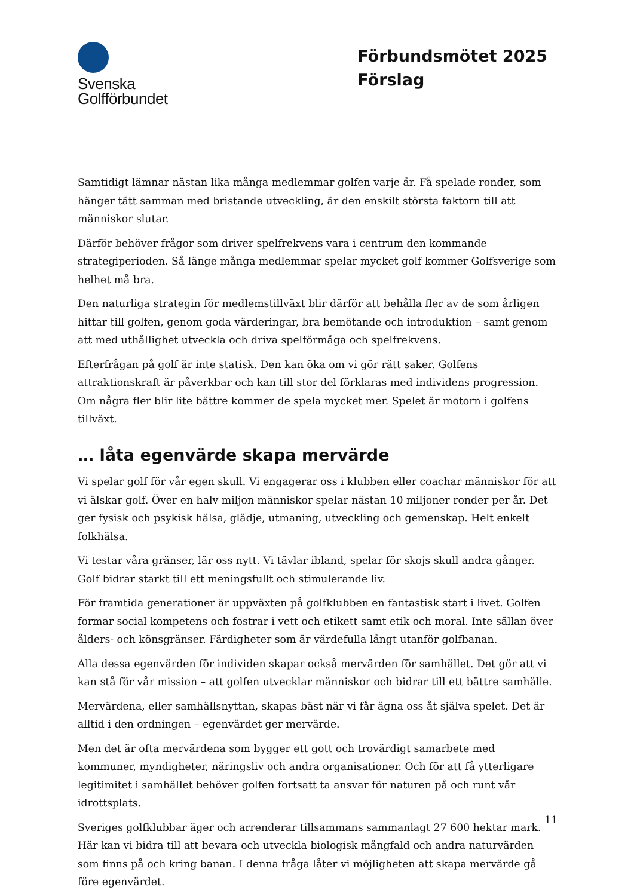Svenska
Golfförbundet
Förbundsmötet 2025
Förslag
Samtidigt lämnar nästan lika många medlemmar golfen varje år. Få spelade ronder, som hänger tätt samman med bristande utveckling, är den enskilt största faktorn till att människor slutar.
Därför behöver frågor som driver spelfrekvens vara i centrum den kommande strategiperioden. Så länge många medlemmar spelar mycket golf kommer Golfsverige som helhet må bra.
Den naturliga strategin för medlemstillväxt blir därför att behålla fler av de som årligen hittar till golfen, genom goda värderingar, bra bemötande och introduktion – samt genom att med uthållighet utveckla och driva spelförmåga och spelfrekvens.
Efterfrågan på golf är inte statisk. Den kan öka om vi gör rätt saker. Golfens attraktionskraft är påverkbar och kan till stor del förklaras med individens progression. Om några fler blir lite bättre kommer de spela mycket mer. Spelet är motorn i golfens tillväxt.
… låta egenvärde skapa mervärde
Vi spelar golf för vår egen skull. Vi engagerar oss i klubben eller coachar människor för att vi älskar golf. Över en halv miljon människor spelar nästan 10 miljoner ronder per år. Det ger fysisk och psykisk hälsa, glädje, utmaning, utveckling och gemenskap. Helt enkelt folkhälsa.
Vi testar våra gränser, lär oss nytt. Vi tävlar ibland, spelar för skojs skull andra gånger. Golf bidrar starkt till ett meningsfullt och stimulerande liv.
För framtida generationer är uppväxten på golfklubben en fantastisk start i livet. Golfen formar social kompetens och fostrar i vett och etikett samt etik och moral. Inte sällan över ålders- och könsgränser. Färdigheter som är värdefulla långt utanför golfbanan.
Alla dessa egenvärden för individen skapar också mervärden för samhället. Det gör att vi kan stå för vår mission – att golfen utvecklar människor och bidrar till ett bättre samhälle.
Mervärdena, eller samhällsnyttan, skapas bäst när vi får ägna oss åt själva spelet. Det är alltid i den ordningen – egenvärdet ger mervärde.
Men det är ofta mervärdena som bygger ett gott och trovärdigt samarbete med kommuner, myndigheter, näringsliv och andra organisationer. Och för att få ytterligare legitimitet i samhället behöver golfen fortsatt ta ansvar för naturen på och runt vår idrottsplats.
Sveriges golfklubbar äger och arrenderar tillsammans sammanlagt 27 600 hektar mark. Här kan vi bidra till att bevara och utveckla biologisk mångfald och andra naturvärden som finns på och kring banan. I denna fråga låter vi möjligheten att skapa mervärde gå före egenvärdet.
11